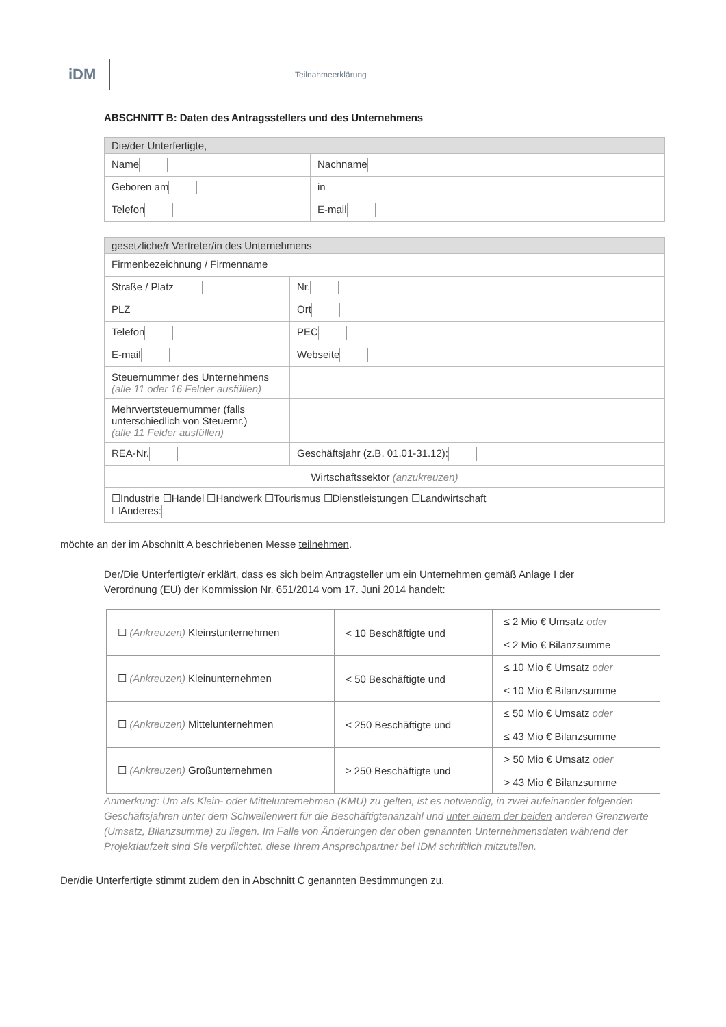iDM
Teilnahmeerklärung
ABSCHNITT B: Daten des Antragsstellers und des Unternehmens
| Die/der Unterfertigte, | |
| --- | --- |
| Name | Nachname |
| Geboren am | in |
| Telefon | E-mail |
| gesetzliche/r Vertreter/in des Unternehmens | | | |
| --- | --- | --- | --- |
| Firmenbezeichnung / Firmenname | | | |
| Straße / Platz | | | Nr. |
| PLZ | Ort | | |
| Telefon | PEC | | |
| E-mail | | Webseite | |
| Steuernummer des Unternehmens (alle 11 oder 16 Felder ausfüllen) | | | |
| Mehrwertsteuernummer (falls unterschiedlich von Steuernr.) (alle 11 Felder ausfüllen) | | | |
| REA-Nr. | | Geschäftsjahr (z.B. 01.01-31.12): | |
| Wirtschaftssektor (anzukreuzen) | | | |
| ☐Industrie ☐Handel ☐Handwerk ☐Tourismus ☐Dienstleistungen ☐Landwirtschaft ☐Anderes: | | | |
möchte an der im Abschnitt A beschriebenen Messe teilnehmen.
Der/Die Unterfertigte/r erklärt, dass es sich beim Antragsteller um ein Unternehmen gemäß Anlage I der Verordnung (EU) der Kommission Nr. 651/2014 vom 17. Juni 2014 handelt:
| ☐ (Ankreuzen) Kleinstunternehmen | < 10 Beschäftigte und | ≤ 2 Mio € Umsatz oder ≤ 2 Mio € Bilanzsumme |
| ☐ (Ankreuzen) Kleinunternehmen | < 50 Beschäftigte und | ≤ 10 Mio € Umsatz oder ≤ 10 Mio € Bilanzsumme |
| ☐ (Ankreuzen) Mittelunternehmen | < 250 Beschäftigte und | ≤ 50 Mio € Umsatz oder ≤ 43 Mio € Bilanzsumme |
| ☐ (Ankreuzen) Großunternehmen | ≥ 250 Beschäftigte und | > 50 Mio € Umsatz oder > 43 Mio € Bilanzsumme |
Anmerkung: Um als Klein- oder Mittelunternehmen (KMU) zu gelten, ist es notwendig, in zwei aufeinander folgenden Geschäftsjahren unter dem Schwellenwert für die Beschäftigtenanzahl und unter einem der beiden anderen Grenzwerte (Umsatz, Bilanzsumme) zu liegen. Im Falle von Änderungen der oben genannten Unternehmensdaten während der Projektlaufzeit sind Sie verpflichtet, diese Ihrem Ansprechpartner bei IDM schriftlich mitzuteilen.
Der/die Unterfertigte stimmt zudem den in Abschnitt C genannten Bestimmungen zu.